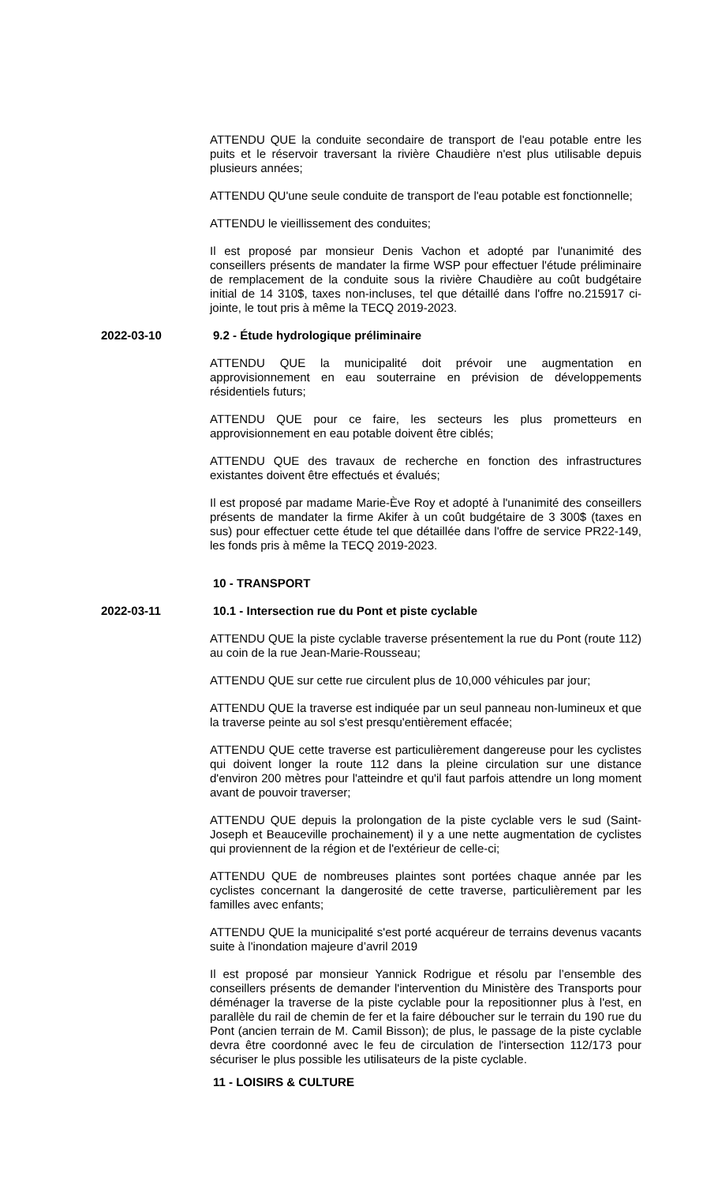ATTENDU QUE la conduite secondaire de transport de l'eau potable entre les puits et le réservoir traversant la rivière Chaudière n'est plus utilisable depuis plusieurs années;
ATTENDU QU'une seule conduite de transport de l'eau potable est fonctionnelle;
ATTENDU le vieillissement des conduites;
Il est proposé par monsieur Denis Vachon et adopté par l'unanimité des conseillers présents de mandater la firme WSP pour effectuer l'étude préliminaire de remplacement de la conduite sous la rivière Chaudière au coût budgétaire initial de 14 310$, taxes non-incluses, tel que détaillé dans l'offre no.215917 ci-jointe, le tout pris à même la TECQ 2019-2023.
2022-03-10 9.2 - Étude hydrologique préliminaire
ATTENDU QUE la municipalité doit prévoir une augmentation en approvisionnement en eau souterraine en prévision de développements résidentiels futurs;
ATTENDU QUE pour ce faire, les secteurs les plus prometteurs en approvisionnement en eau potable doivent être ciblés;
ATTENDU QUE des travaux de recherche en fonction des infrastructures existantes doivent être effectués et évalués;
Il est proposé par madame Marie-Ève Roy et adopté à l'unanimité des conseillers présents de mandater la firme Akifer à un coût budgétaire de 3 300$ (taxes en sus) pour effectuer cette étude tel que détaillée dans l'offre de service PR22-149, les fonds pris à même la TECQ 2019-2023.
10 - TRANSPORT
2022-03-11 10.1 - Intersection rue du Pont et piste cyclable
ATTENDU QUE la piste cyclable traverse présentement la rue du Pont (route 112) au coin de la rue Jean-Marie-Rousseau;
ATTENDU QUE sur cette rue circulent plus de 10,000 véhicules par jour;
ATTENDU QUE la traverse est indiquée par un seul panneau non-lumineux et que la traverse peinte au sol s'est presqu'entièrement effacée;
ATTENDU QUE cette traverse est particulièrement dangereuse pour les cyclistes qui doivent longer la route 112 dans la pleine circulation sur une distance d'environ 200 mètres pour l'atteindre et qu'il faut parfois attendre un long moment avant de pouvoir traverser;
ATTENDU QUE depuis la prolongation de la piste cyclable vers le sud (Saint-Joseph et Beauceville prochainement) il y a une nette augmentation de cyclistes qui proviennent de la région et de l'extérieur de celle-ci;
ATTENDU QUE de nombreuses plaintes sont portées chaque année par les cyclistes concernant la dangerosité de cette traverse, particulièrement par les familles avec enfants;
ATTENDU QUE la municipalité s'est porté acquéreur de terrains devenus vacants suite à l'inondation majeure d’avril 2019
Il est proposé par monsieur Yannick Rodrigue et résolu par l’ensemble des conseillers présents de demander l'intervention du Ministère des Transports pour déménager la traverse de la piste cyclable pour la repositionner plus à l'est, en parallèle du rail de chemin de fer et la faire déboucher sur le terrain du 190 rue du Pont (ancien terrain de M. Camil Bisson); de plus, le passage de la piste cyclable devra être coordonné avec le feu de circulation de l'intersection 112/173 pour sécuriser le plus possible les utilisateurs de la piste cyclable.
11 - LOISIRS & CULTURE